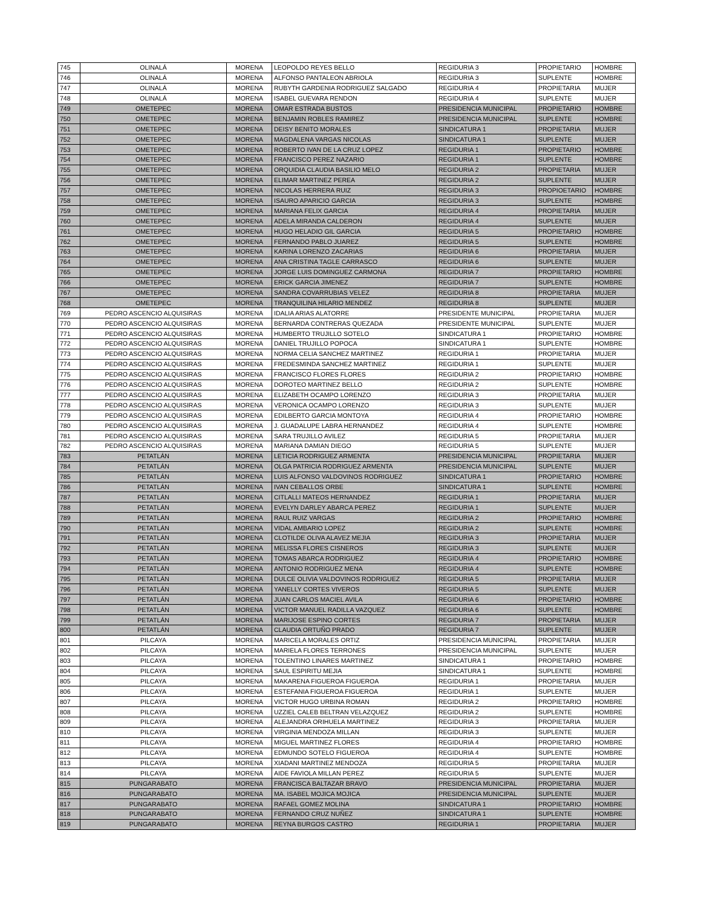| 745 | OLINALÁ | MORENA | LEOPOLDO REYES BELLO | REGIDURIA 3 | PROPIETARIO | HOMBRE |
| 746 | OLINALÁ | MORENA | ALFONSO PANTALEON ABRIOLA | REGIDURIA 3 | SUPLENTE | HOMBRE |
| 747 | OLINALÁ | MORENA | RUBYTH GARDENIA RODRIGUEZ SALGADO | REGIDURIA 4 | PROPIETARIA | MUJER |
| 748 | OLINALÁ | MORENA | ISABEL GUEVARA RENDON | REGIDURIA 4 | SUPLENTE | MUJER |
| 749 | OMETEPEC | MORENA | OMAR ESTRADA BUSTOS | PRESIDENCIA MUNICIPAL | PROPIETARIO | HOMBRE |
| 750 | OMETEPEC | MORENA | BENJAMIN ROBLES RAMIREZ | PRESIDENCIA MUNICIPAL | SUPLENTE | HOMBRE |
| 751 | OMETEPEC | MORENA | DEISY BENITO MORALES | SINDICATURA 1 | PROPIETARIA | MUJER |
| 752 | OMETEPEC | MORENA | MAGDALENA VARGAS NICOLAS | SINDICATURA 1 | SUPLENTE | MUJER |
| 753 | OMETEPEC | MORENA | ROBERTO IVAN DE LA CRUZ LOPEZ | REGIDURIA 1 | PROPIETARIO | HOMBRE |
| 754 | OMETEPEC | MORENA | FRANCISCO PEREZ NAZARIO | REGIDURIA 1 | SUPLENTE | HOMBRE |
| 755 | OMETEPEC | MORENA | ORQUIDIA CLAUDIA BASILIO MELO | REGIDURIA 2 | PROPIETARIA | MUJER |
| 756 | OMETEPEC | MORENA | ELIMAR MARTINEZ PEREA | REGIDURIA 2 | SUPLENTE | MUJER |
| 757 | OMETEPEC | MORENA | NICOLAS HERRERA RUIZ | REGIDURIA 3 | PROPIOETARIO | HOMBRE |
| 758 | OMETEPEC | MORENA | ISAURO APARICIO GARCIA | REGIDURIA 3 | SUPLENTE | HOMBRE |
| 759 | OMETEPEC | MORENA | MARIANA FELIX GARCIA | REGIDURIA 4 | PROPIETARIA | MUJER |
| 760 | OMETEPEC | MORENA | ADELA MIRANDA CALDERON | REGIDURIA 4 | SUPLENTE | MUJER |
| 761 | OMETEPEC | MORENA | HUGO HELADIO GIL GARCIA | REGIDURIA 5 | PROPIETARIO | HOMBRE |
| 762 | OMETEPEC | MORENA | FERNANDO PABLO JUAREZ | REGIDURIA 5 | SUPLENTE | HOMBRE |
| 763 | OMETEPEC | MORENA | KARINA LORENZO ZACARIAS | REGIDURIA 6 | PROPIETARIA | MUJER |
| 764 | OMETEPEC | MORENA | ANA CRISTINA TAGLE CARRASCO | REGIDURIA 6 | SUPLENTE | MUJER |
| 765 | OMETEPEC | MORENA | JORGE LUIS DOMINGUEZ CARMONA | REGIDURIA 7 | PROPIETARIO | HOMBRE |
| 766 | OMETEPEC | MORENA | ERICK GARCIA JIMENEZ | REGIDURIA 7 | SUPLENTE | HOMBRE |
| 767 | OMETEPEC | MORENA | SANDRA COVARRUBIAS VELEZ | REGIDURIA 8 | PROPIETARIA | MUJER |
| 768 | OMETEPEC | MORENA | TRANQUILINA HILARIO MENDEZ | REGIDURIA 8 | SUPLENTE | MUJER |
| 769 | PEDRO ASCENCIO ALQUISIRAS | MORENA | IDALIA ARIAS ALATORRE | PRESIDENTE MUNICIPAL | PROPIETARIA | MUJER |
| 770 | PEDRO ASCENCIO ALQUISIRAS | MORENA | BERNARDA CONTRERAS QUEZADA | PRESIDENTE MUNICIPAL | SUPLENTE | MUJER |
| 771 | PEDRO ASCENCIO ALQUISIRAS | MORENA | HUMBERTO TRUJILLO SOTELO | SINDICATURA 1 | PROPIETARIO | HOMBRE |
| 772 | PEDRO ASCENCIO ALQUISIRAS | MORENA | DANIEL TRUJILLO POPOCA | SINDICATURA 1 | SUPLENTE | HOMBRE |
| 773 | PEDRO ASCENCIO ALQUISIRAS | MORENA | NORMA CELIA SANCHEZ MARTINEZ | REGIDURIA 1 | PROPIETARIA | MUJER |
| 774 | PEDRO ASCENCIO ALQUISIRAS | MORENA | FREDESMINDA SANCHEZ MARTINEZ | REGIDURIA 1 | SUPLENTE | MUJER |
| 775 | PEDRO ASCENCIO ALQUISIRAS | MORENA | FRANCISCO FLORES FLORES | REGIDURIA 2 | PROPIETARIO | HOMBRE |
| 776 | PEDRO ASCENCIO ALQUISIRAS | MORENA | DOROTEO MARTINEZ BELLO | REGIDURIA 2 | SUPLENTE | HOMBRE |
| 777 | PEDRO ASCENCIO ALQUISIRAS | MORENA | ELIZABETH OCAMPO LORENZO | REGIDURIA 3 | PROPIETARIA | MUJER |
| 778 | PEDRO ASCENCIO ALQUISIRAS | MORENA | VERONICA OCAMPO LORENZO | REGIDURIA 3 | SUPLENTE | MUJER |
| 779 | PEDRO ASCENCIO ALQUISIRAS | MORENA | EDILBERTO GARCIA MONTOYA | REGIDURIA 4 | PROPIETARIO | HOMBRE |
| 780 | PEDRO ASCENCIO ALQUISIRAS | MORENA | J. GUADALUPE LABRA HERNANDEZ | REGIDURIA 4 | SUPLENTE | HOMBRE |
| 781 | PEDRO ASCENCIO ALQUISIRAS | MORENA | SARA TRUJILLO AVILEZ | REGIDURIA 5 | PROPIETARIA | MUJER |
| 782 | PEDRO ASCENCIO ALQUISIRAS | MORENA | MARIANA DAMIAN DIEGO | REGIDURIA 5 | SUPLENTE | MUJER |
| 783 | PETATLÁN | MORENA | LETICIA RODRIGUEZ ARMENTA | PRESIDENCIA MUNICIPAL | PROPIETARIA | MUJER |
| 784 | PETATLÁN | MORENA | OLGA PATRICIA RODRIGUEZ ARMENTA | PRESIDENCIA MUNICIPAL | SUPLENTE | MUJER |
| 785 | PETATLÁN | MORENA | LUIS ALFONSO VALDOVINOS RODRIGUEZ | SINDICATURA 1 | PROPIETARIO | HOMBRE |
| 786 | PETATLÁN | MORENA | IVAN CEBALLOS ORBE | SINDICATURA 1 | SUPLENTE | HOMBRE |
| 787 | PETATLÁN | MORENA | CITLALLI MATEOS HERNANDEZ | REGIDURIA 1 | PROPIETARIA | MUJER |
| 788 | PETATLÁN | MORENA | EVELYN DARLEY ABARCA PEREZ | REGIDURIA 1 | SUPLENTE | MUJER |
| 789 | PETATLÁN | MORENA | RAUL RUIZ VARGAS | REGIDURIA 2 | PROPIETARIO | HOMBRE |
| 790 | PETATLÁN | MORENA | VIDAL AMBARIO LOPEZ | REGIDURIA 2 | SUPLENTE | HOMBRE |
| 791 | PETATLÁN | MORENA | CLOTILDE OLIVA ALAVEZ MEJIA | REGIDURIA 3 | PROPIETARIA | MUJER |
| 792 | PETATLÁN | MORENA | MELISSA FLORES CISNEROS | REGIDURIA 3 | SUPLENTE | MUJER |
| 793 | PETATLÁN | MORENA | TOMAS ABARCA RODRIGUEZ | REGIDURIA 4 | PROPIETARIO | HOMBRE |
| 794 | PETATLÁN | MORENA | ANTONIO RODRIGUEZ MENA | REGIDURIA 4 | SUPLENTE | HOMBRE |
| 795 | PETATLÁN | MORENA | DULCE OLIVIA VALDOVINOS RODRIGUEZ | REGIDURIA 5 | PROPIETARIA | MUJER |
| 796 | PETATLÁN | MORENA | YANELLY CORTES VIVEROS | REGIDURIA 5 | SUPLENTE | MUJER |
| 797 | PETATLÁN | MORENA | JUAN CARLOS MACIEL AVILA | REGIDURIA 6 | PROPIETARIO | HOMBRE |
| 798 | PETATLÁN | MORENA | VICTOR MANUEL RADILLA VAZQUEZ | REGIDURIA 6 | SUPLENTE | HOMBRE |
| 799 | PETATLÁN | MORENA | MARIJOSE ESPINO CORTES | REGIDURIA 7 | PROPIETARIA | MUJER |
| 800 | PETATLÁN | MORENA | CLAUDIA ORTUÑO PRADO | REGIDURIA 7 | SUPLENTE | MUJER |
| 801 | PILCAYA | MORENA | MARICELA MORALES ORTIZ | PRESIDENCIA MUNICIPAL | PROPIETARIA | MUJER |
| 802 | PILCAYA | MORENA | MARIELA FLORES TERRONES | PRESIDENCIA MUNICIPAL | SUPLENTE | MUJER |
| 803 | PILCAYA | MORENA | TOLENTINO LINARES MARTINEZ | SINDICATURA 1 | PROPIETARIO | HOMBRE |
| 804 | PILCAYA | MORENA | SAUL ESPIRITU MEJIA | SINDICATURA 1 | SUPLENTE | HOMBRE |
| 805 | PILCAYA | MORENA | MAKARENA FIGUEROA FIGUEROA | REGIDURIA 1 | PROPIETARIA | MUJER |
| 806 | PILCAYA | MORENA | ESTEFANIA FIGUEROA FIGUEROA | REGIDURIA 1 | SUPLENTE | MUJER |
| 807 | PILCAYA | MORENA | VICTOR HUGO URBINA ROMAN | REGIDURIA 2 | PROPIETARIO | HOMBRE |
| 808 | PILCAYA | MORENA | UZZIEL CALEB BELTRAN VELAZQUEZ | REGIDURIA 2 | SUPLENTE | HOMBRE |
| 809 | PILCAYA | MORENA | ALEJANDRA ORIHUELA MARTINEZ | REGIDURIA 3 | PROPIETARIA | MUJER |
| 810 | PILCAYA | MORENA | VIRGINIA MENDOZA MILLAN | REGIDURIA 3 | SUPLENTE | MUJER |
| 811 | PILCAYA | MORENA | MIGUEL MARTINEZ FLORES | REGIDURIA 4 | PROPIETARIO | HOMBRE |
| 812 | PILCAYA | MORENA | EDMUNDO SOTELO FIGUEROA | REGIDURIA 4 | SUPLENTE | HOMBRE |
| 813 | PILCAYA | MORENA | XIADANI MARTINEZ MENDOZA | REGIDURIA 5 | PROPIETARIA | MUJER |
| 814 | PILCAYA | MORENA | AIDE FAVIOLA MILLAN PEREZ | REGIDURIA 5 | SUPLENTE | MUJER |
| 815 | PUNGARABATO | MORENA | FRANCISCA BALTAZAR BRAVO | PRESIDENCIA MUNICIPAL | PROPIETARIA | MUJER |
| 816 | PUNGARABATO | MORENA | MA. ISABEL MOJICA MOJICA | PRESIDENCIA MUNICIPAL | SUPLENTE | MUJER |
| 817 | PUNGARABATO | MORENA | RAFAEL GOMEZ MOLINA | SINDICATURA 1 | PROPIETARIO | HOMBRE |
| 818 | PUNGARABATO | MORENA | FERNANDO CRUZ NUÑEZ | SINDICATURA 1 | SUPLENTE | HOMBRE |
| 819 | PUNGARABATO | MORENA | REYNA BURGOS CASTRO | REGIDURIA 1 | PROPIETARIA | MUJER |